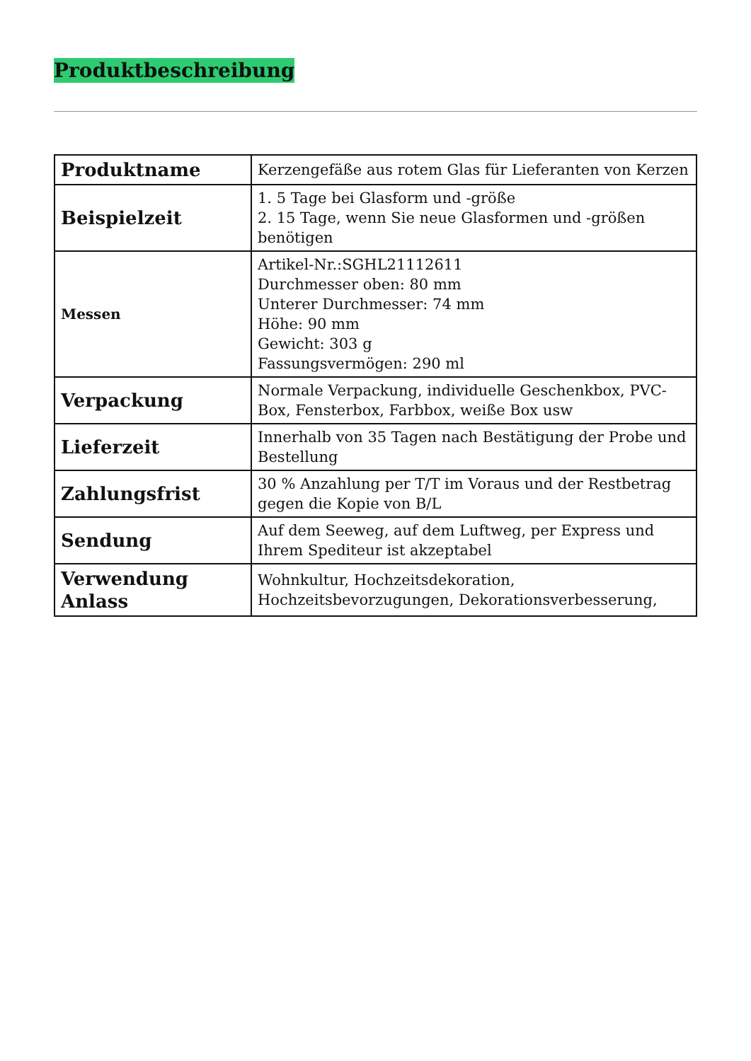Produktbeschreibung
| Produktname | Kerzengefäße aus rotem Glas für Lieferanten von Kerzen |
| Beispielzeit | 1. 5 Tage bei Glasform und -größe 2. 15 Tage, wenn Sie neue Glasformen und -größen benötigen |
| Messen | Artikel-Nr.:SGHL21112611 Durchmesser oben: 80 mm Unterer Durchmesser: 74 mm Höhe: 90 mm Gewicht: 303 g Fassungsvermögen: 290 ml |
| Verpackung | Normale Verpackung, individuelle Geschenkbox, PVC-Box, Fensterbox, Farbbox, weiße Box usw |
| Lieferzeit | Innerhalb von 35 Tagen nach Bestätigung der Probe und Bestellung |
| Zahlungsfrist | 30 % Anzahlung per T/T im Voraus und der Restbetrag gegen die Kopie von B/L |
| Sendung | Auf dem Seeweg, auf dem Luftweg, per Express und Ihrem Spediteur ist akzeptabel |
| Verwendung Anlass | Wohnkultur, Hochzeitsdekoration, Hochzeitsbevorzugungen, Dekorationsverbesserung, |